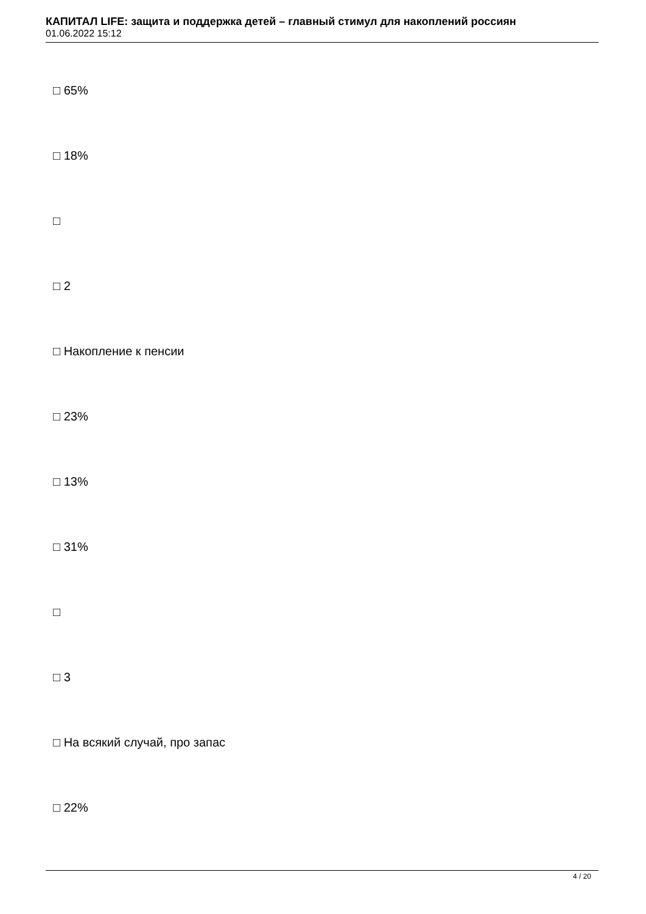КАПИТАЛ LIFE: защита и поддержка детей – главный стимул для накоплений россиян
01.06.2022 15:12
□ 65%
□ 18%
□
□ 2
□ Накопление к пенсии
□ 23%
□ 13%
□ 31%
□
□ 3
□ На всякий случай, про запас
□ 22%
4 / 20